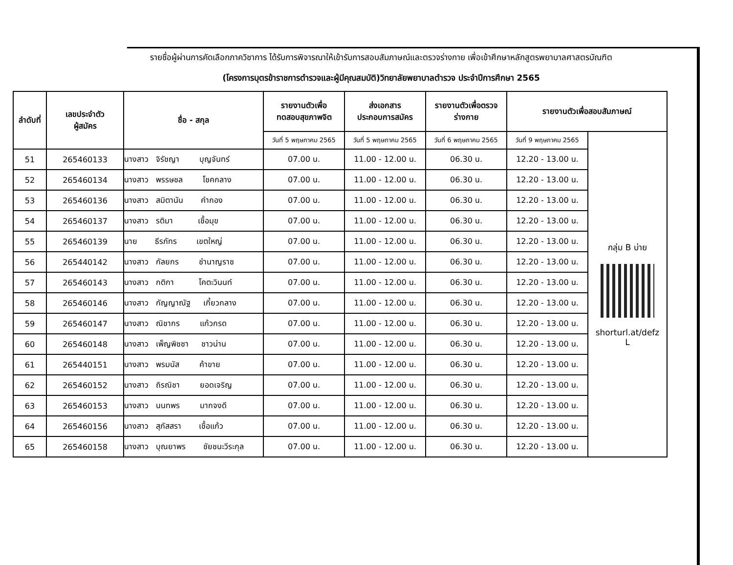รายชื่อผู้ผ่านการคัดเลือกภาควิชาการ ได้รับการพิจารณาให้เข้ารับการสอบสัมภาษณ์และตรวจร่างกาย เพื่อเข้าศึกษาหลักสูตรพยาบาลศาสตรบัณฑิต
(โครงการบุตรข้าราชการตำรวจและผู้มีคุณสมบัติ)วิทยาลัยพยาบาลตำรวจ ประจำปีการศึกษา 2565
| ลำดับที่ | เลขประจำตัว ผู้สมัคร | ชื่อ - สกุล | รายงานตัวเพื่อ ทดสอบสุขภาพจิต | ส่งเอกสาร ประกอบการสมัคร | รายงานตัวเพื่อตรวจ ร่างกาย | รายงานตัวเพื่อสอบสัมภาษณ์ | |
| --- | --- | --- | --- | --- | --- | --- | --- |
| | | | วันที่ 5 พฤษภาคม 2565 | วันที่ 5 พฤษภาคม 2565 | วันที่ 6 พฤษภาคม 2565 | วันที่ 9 พฤษภาคม 2565 | กลุ่ม B บ่าย shorturl.at/defz L |
| 51 | 265460133 | นางสาว จิรัชญา บุญจันทร์ | 07.00 น. | 11.00 - 12.00 น. | 06.30 น. | 12.20 - 13.00 น. | |
| 52 | 265460134 | นางสาว พรรษชล โชคกลาง | 07.00 น. | 11.00 - 12.00 น. | 06.30 น. | 12.20 - 13.00 น. | |
| 53 | 265460136 | นางสาว สมิตานัน คำกอง | 07.00 น. | 11.00 - 12.00 น. | 06.30 น. | 12.20 - 13.00 น. | |
| 54 | 265460137 | นางสาว รติมา เชื้อมุข | 07.00 น. | 11.00 - 12.00 น. | 06.30 น. | 12.20 - 13.00 น. | |
| 55 | 265460139 | นาย ธีรภัทร เขตใหญ่ | 07.00 น. | 11.00 - 12.00 น. | 06.30 น. | 12.20 - 13.00 น. | |
| 56 | 265440142 | นางสาว กัลยกร ชำนาญราช | 07.00 น. | 11.00 - 12.00 น. | 06.30 น. | 12.20 - 13.00 น. | |
| 57 | 265460143 | นางสาว กติกา โคตะวินนท์ | 07.00 น. | 11.00 - 12.00 น. | 06.30 น. | 12.20 - 13.00 น. | |
| 58 | 265460146 | นางสาว กัญญาณัฐ เกี้ยวกลาง | 07.00 น. | 11.00 - 12.00 น. | 06.30 น. | 12.20 - 13.00 น. | |
| 59 | 265460147 | นางสาว ณิชากร แก้วกรด | 07.00 น. | 11.00 - 12.00 น. | 06.30 น. | 12.20 - 13.00 น. | |
| 60 | 265460148 | นางสาว เพ็ญพิชชา ชาวน่าน | 07.00 น. | 11.00 - 12.00 น. | 06.30 น. | 12.20 - 13.00 น. | |
| 61 | 265440151 | นางสาว พรมนัส ค้าขาย | 07.00 น. | 11.00 - 12.00 น. | 06.30 น. | 12.20 - 13.00 น. | |
| 62 | 265460152 | นางสาว ถิรณิชา ยอดเจริญ | 07.00 น. | 11.00 - 12.00 น. | 06.30 น. | 12.20 - 13.00 น. | |
| 63 | 265460153 | นางสาว นนทพร มากจงดี | 07.00 น. | 11.00 - 12.00 น. | 06.30 น. | 12.20 - 13.00 น. | |
| 64 | 265460156 | นางสาว สุภัสสรา เชื้อแก้ว | 07.00 น. | 11.00 - 12.00 น. | 06.30 น. | 12.20 - 13.00 น. | |
| 65 | 265460158 | นางสาว บุณยาพร ชัยชนะวีระกุล | 07.00 น. | 11.00 - 12.00 น. | 06.30 น. | 12.20 - 13.00 น. | |